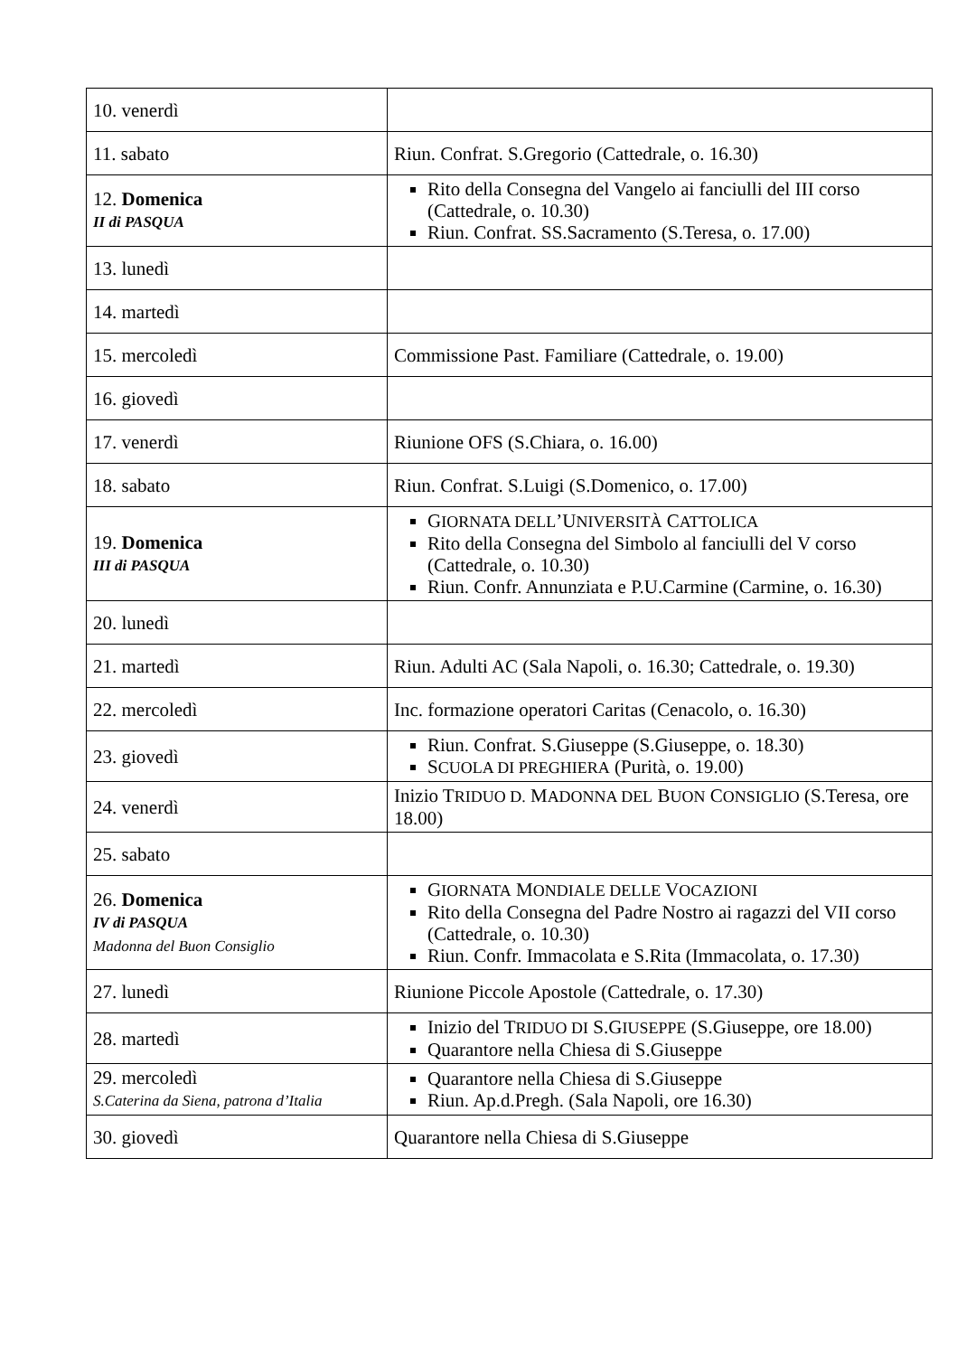| 10. venerdì | |
| 11. sabato | Riun. Confrat. S.Gregorio (Cattedrale, o. 16.30) |
| 12. Domenica II di PASQUA | Rito della Consegna del Vangelo ai fanciulli del III corso (Cattedrale, o. 10.30) Riun. Confrat. SS.Sacramento (S.Teresa, o. 17.00) |
| 13. lunedì | |
| 14. martedì | |
| 15. mercoledì | Commissione Past. Familiare (Cattedrale, o. 19.00) |
| 16. giovedì | |
| 17. venerdì | Riunione OFS (S.Chiara, o. 16.00) |
| 18. sabato | Riun. Confrat. S.Luigi (S.Domenico, o. 17.00) |
| 19. Domenica III di PASQUA | G IORNATA DELL ’U NIVERSITÀ C ATTOLICA Rito della Consegna del Simbolo al fanciulli del V corso (Cattedrale, o. 10.30) Riun. Confr. Annunziata e P.U.Carmine (Carmine, o. 16.30) |
| 20. lunedì | |
| 21. martedì | Riun. Adulti AC (Sala Napoli, o. 16.30; Cattedrale, o. 19.30) |
| 22. mercoledì | Inc. formazione operatori Caritas (Cenacolo, o. 16.30) |
| 23. giovedì | Riun. Confrat. S.Giuseppe (S.Giuseppe, o. 18.30) S CUOLA DI PREGHIERA (Purità, o. 19.00) |
| 24. venerdì | Inizio T RIDUO D. M ADONNA DEL B UON C ONSIGLIO (S.Teresa, ore 18.00) |
| 25. sabato | |
| 26. Domenica IV di PASQUA Madonna del Buon Consiglio | G IORNATA M ONDIALE DELLE V OCAZIONI Rito della Consegna del Padre Nostro ai ragazzi del VII corso (Cattedrale, o. 10.30) Riun. Confr. Immacolata e S.Rita (Immacolata, o. 17.30) |
| 27. lunedì | Riunione Piccole Apostole (Cattedrale, o. 17.30) |
| 28. martedì | Inizio del T RIDUO DI S.G IUSEPPE (S.Giuseppe, ore 18.00) Quarantore nella Chiesa di S.Giuseppe |
| 29. mercoledì S.Caterina da Siena, patrona d’Italia | Quarantore nella Chiesa di S.Giuseppe Riun. Ap.d.Pregh. (Sala Napoli, ore 16.30) |
| 30. giovedì | Quarantore nella Chiesa di S.Giuseppe |